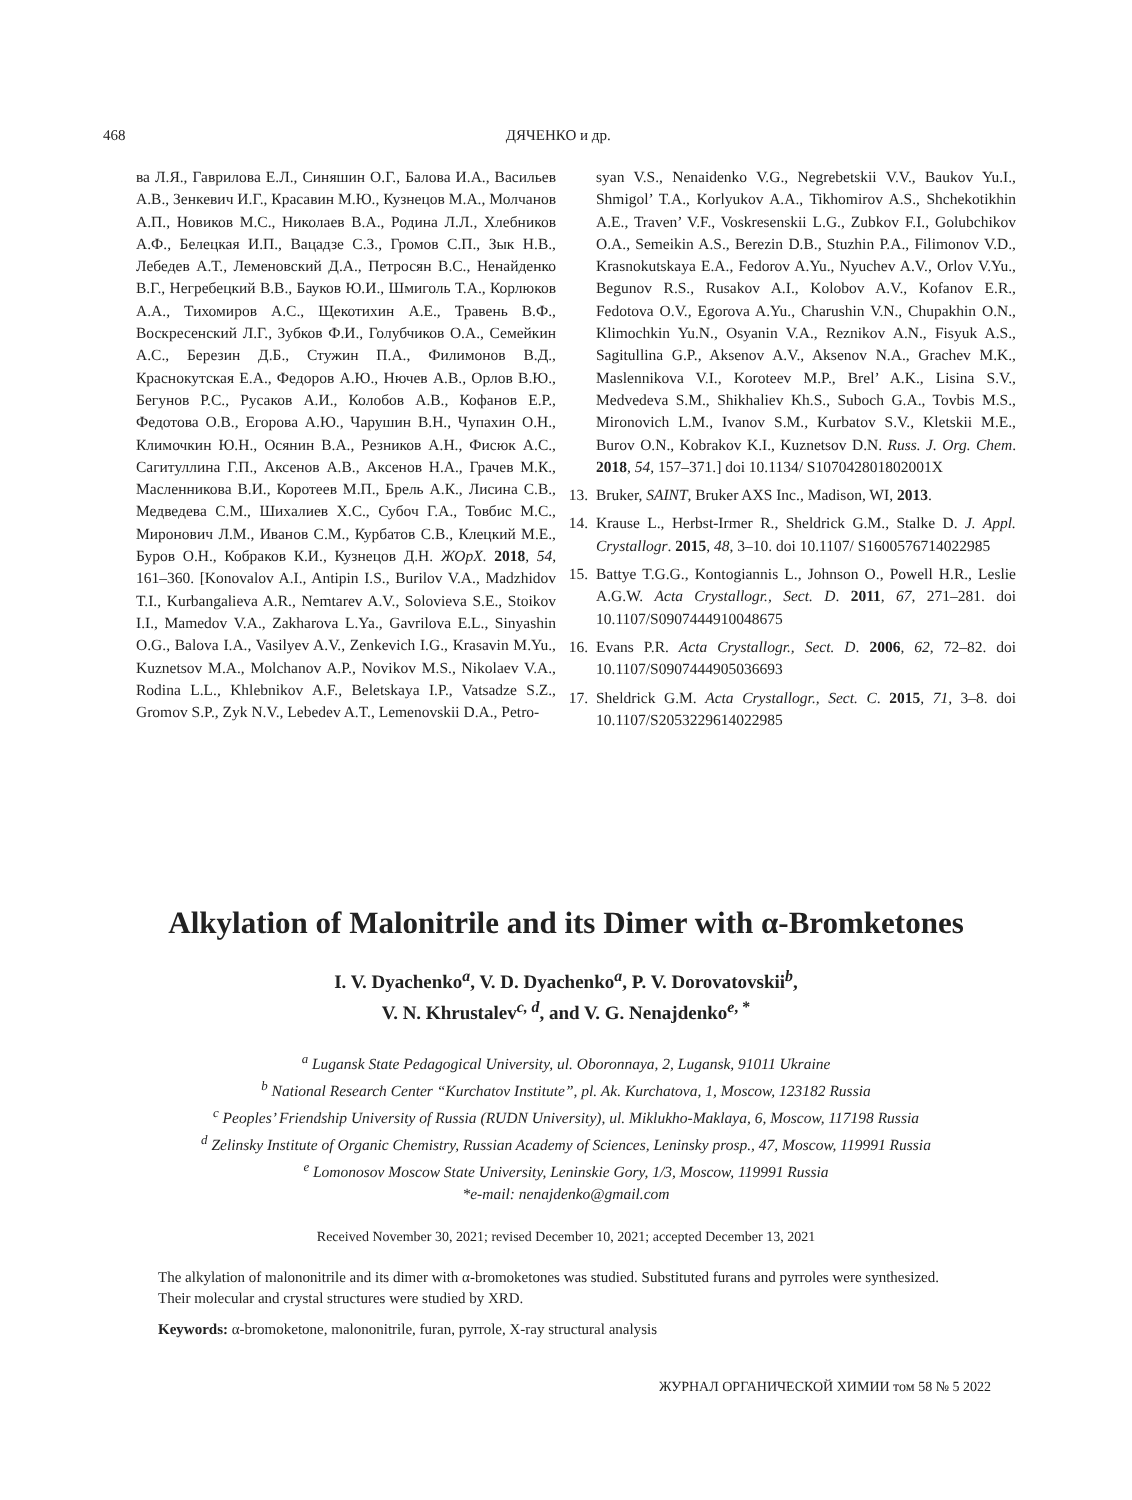468 ДЯЧЕНКО и др.
ва Л.Я., Гаврилова Е.Л., Синяшин О.Г., Балова И.А., Васильев А.В., Зенкевич И.Г., Красавин М.Ю., Кузнецов М.А., Молчанов А.П., Новиков М.С., Николаев В.А., Родина Л.Л., Хлебников А.Ф., Белецкая И.П., Вацадзе С.З., Громов С.П., Зык Н.В., Лебедев А.Т., Леменовский Д.А., Петросян В.С., Ненайденко В.Г., Негребецкий В.В., Бауков Ю.И., Шмиголь Т.А., Корлюков А.А., Тихомиров А.С., Щекотихин А.Е., Травень В.Ф., Воскресенский Л.Г., Зубков Ф.И., Голубчиков О.А., Семейкин А.С., Березин Д.Б., Стужин П.А., Филимонов В.Д., Краснокутская Е.А., Федоров А.Ю., Нючев А.В., Орлов В.Ю., Бегунов Р.С., Русаков А.И., Колобов А.В., Кофанов Е.Р., Федотова О.В., Егорова А.Ю., Чарушин В.Н., Чупахин О.Н., Климочкин Ю.Н., Осянин В.А., Резников А.Н., Фисюк А.С., Сагитуллина Г.П., Аксенов А.В., Аксенов Н.А., Грачев М.К., Масленникова В.И., Коротеев М.П., Брель А.К., Лисина С.В., Медведева С.М., Шихалиев Х.С., Субоч Г.А., Товбис М.С., Миронович Л.М., Иванов С.М., Курбатов С.В., Клецкий М.Е., Буров О.Н., Кобраков К.И., Кузнецов Д.Н. ЖОрХ. 2018, 54, 161–360. [Konovalov A.I., Antipin I.S., Burilov V.A., Madzhidov T.I., Kurbangalieva A.R., Nemtarev A.V., Solovieva S.E., Stoikov I.I., Mamedov V.A., Zakharova L.Ya., Gavrilova E.L., Sinyashin O.G., Balova I.A., Vasilyev A.V., Zenkevich I.G., Krasavin M.Yu., Kuznetsov M.A., Molchanov A.P., Novikov M.S., Nikolaev V.A., Rodina L.L., Khlebnikov A.F., Beletskaya I.P., Vatsadze S.Z., Gromov S.P., Zyk N.V., Lebedev A.T., Lemenovskii D.A., Petro-
syan V.S., Nenaidenko V.G., Negrebetskii V.V., Baukov Yu.I., Shmigol’ T.A., Korlyukov A.A., Tikhomirov A.S., Shchekotikhin A.E., Traven’ V.F., Voskresenskii L.G., Zubkov F.I., Golubchikov O.A., Semeikin A.S., Berezin D.B., Stuzhin P.A., Filimonov V.D., Krasnokutskaya E.A., Fedorov A.Yu., Nyuchev A.V., Orlov V.Yu., Begunov R.S., Rusakov A.I., Kolobov A.V., Kofanov E.R., Fedotova O.V., Egorova A.Yu., Charushin V.N., Chupakhin O.N., Klimochkin Yu.N., Osyanin V.A., Reznikov A.N., Fisyuk A.S., Sagitullina G.P., Aksenov A.V., Aksenov N.A., Grachev M.K., Maslennikova V.I., Koroteev M.P., Brel’ A.K., Lisina S.V., Medvedeva S.M., Shikhaliev Kh.S., Suboch G.A., Tovbis M.S., Mironovich L.M., Ivanov S.M., Kurbatov S.V., Kletskii M.E., Burov O.N., Kobrakov K.I., Kuznetsov D.N. Russ. J. Org. Chem. 2018, 54, 157–371.] doi 10.1134/ S107042801802001X
13. Bruker, SAINT, Bruker AXS Inc., Madison, WI, 2013.
14. Krause L., Herbst-Irmer R., Sheldrick G.M., Stalke D. J. Appl. Crystallogr. 2015, 48, 3–10. doi 10.1107/ S1600576714022985
15. Battye T.G.G., Kontogiannis L., Johnson O., Powell H.R., Leslie A.G.W. Acta Crystallogr., Sect. D. 2011, 67, 271–281. doi 10.1107/S0907444910048675
16. Evans P.R. Acta Crystallogr., Sect. D. 2006, 62, 72–82. doi 10.1107/S0907444905036693
17. Sheldrick G.M. Acta Crystallogr., Sect. C. 2015, 71, 3–8. doi 10.1107/S2053229614022985
Alkylation of Malonitrile and its Dimer with α-Bromketones
I. V. Dyachenko<sup>a</sup>, V. D. Dyachenko<sup>a</sup>, P. V. Dorovatovskii<sup>b</sup>,
V. N. Khrustalev<sup>c, d</sup>, and V. G. Nenajdenko<sup>e, *</sup>
<sup>a</sup> Lugansk State Pedagogical University, ul. Oboronnaya, 2, Lugansk, 91011 Ukraine
<sup>b</sup> National Research Center “Kurchatov Institute”, pl. Ak. Kurchatova, 1, Moscow, 123182 Russia
<sup>c</sup> Peoples’ Friendship University of Russia (RUDN University), ul. Miklukho-Maklaya, 6, Moscow, 117198 Russia
<sup>d</sup> Zelinsky Institute of Organic Chemistry, Russian Academy of Sciences, Leninsky prosp., 47, Moscow, 119991 Russia
<sup>e</sup> Lomonosov Moscow State University, Leninskie Gory, 1/3, Moscow, 119991 Russia
*e-mail: nenajdenko@gmail.com
Received November 30, 2021; revised December 10, 2021; accepted December 13, 2021
The alkylation of malononitrile and its dimer with α-bromoketones was studied. Substituted furans and pyrroles were synthesized. Their molecular and crystal structures were studied by XRD.
Keywords: α-bromoketone, malononitrile, furan, pyrrole, X-ray structural analysis
ЖУРНАЛ ОРГАНИЧЕСКОЙ ХИМИИ том 58 № 5 2022